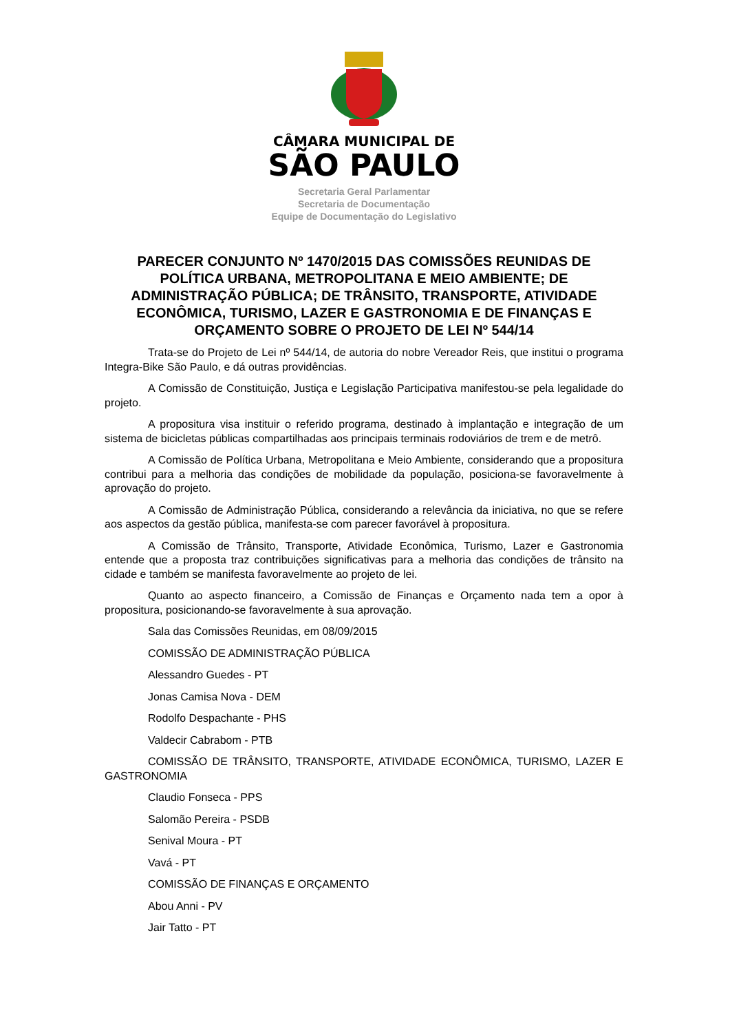CÂMARA MUNICIPAL DE
SÃO PAULO
Secretaria Geral Parlamentar
Secretaria de Documentação
Equipe de Documentação do Legislativo
PARECER CONJUNTO Nº 1470/2015 DAS COMISSÕES REUNIDAS DE POLÍTICA URBANA, METROPOLITANA E MEIO AMBIENTE; DE ADMINISTRAÇÃO PÚBLICA; DE TRÂNSITO, TRANSPORTE, ATIVIDADE ECONÔMICA, TURISMO, LAZER E GASTRONOMIA E DE FINANÇAS E ORÇAMENTO SOBRE O PROJETO DE LEI Nº 544/14
Trata-se do Projeto de Lei nº 544/14, de autoria do nobre Vereador Reis, que institui o programa Integra-Bike São Paulo, e dá outras providências.
A Comissão de Constituição, Justiça e Legislação Participativa manifestou-se pela legalidade do projeto.
A propositura visa instituir o referido programa, destinado à implantação e integração de um sistema de bicicletas públicas compartilhadas aos principais terminais rodoviários de trem e de metrô.
A Comissão de Política Urbana, Metropolitana e Meio Ambiente, considerando que a propositura contribui para a melhoria das condições de mobilidade da população, posiciona-se favoravelmente à aprovação do projeto.
A Comissão de Administração Pública, considerando a relevância da iniciativa, no que se refere aos aspectos da gestão pública, manifesta-se com parecer favorável à propositura.
A Comissão de Trânsito, Transporte, Atividade Econômica, Turismo, Lazer e Gastronomia entende que a proposta traz contribuições significativas para a melhoria das condições de trânsito na cidade e também se manifesta favoravelmente ao projeto de lei.
Quanto ao aspecto financeiro, a Comissão de Finanças e Orçamento nada tem a opor à propositura, posicionando-se favoravelmente à sua aprovação.
Sala das Comissões Reunidas, em 08/09/2015
COMISSÃO DE ADMINISTRAÇÃO PÚBLICA
Alessandro Guedes - PT
Jonas Camisa Nova - DEM
Rodolfo Despachante - PHS
Valdecir Cabrabom - PTB
COMISSÃO DE TRÂNSITO, TRANSPORTE, ATIVIDADE ECONÔMICA, TURISMO, LAZER E GASTRONOMIA
Claudio Fonseca - PPS
Salomão Pereira - PSDB
Senival Moura - PT
Vavá - PT
COMISSÃO DE FINANÇAS E ORÇAMENTO
Abou Anni - PV
Jair Tatto - PT